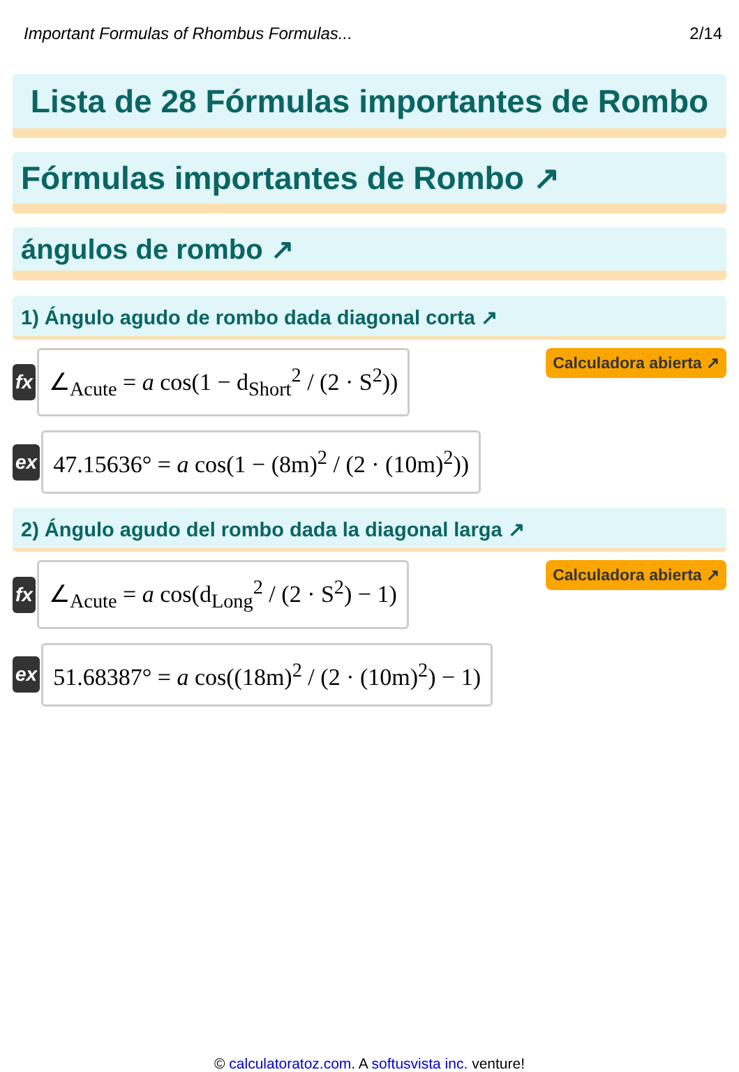Important Formulas of Rhombus Formulas... 2/14
Lista de 28 Fórmulas importantes de Rombo
Fórmulas importantes de Rombo ↗
ángulos de rombo ↗
1) Ángulo agudo de rombo dada diagonal corta ↗
fx
∠<sub>Acute</sub> = a cos(1 − d<sub>Short</sub><sup>2</sup> / (2 · S<sup>2</sup>))
Calculadora abierta ↗
ex
47.15636° = a cos(1 − (8m)<sup>2</sup> / (2 · (10m)<sup>2</sup>))
2) Ángulo agudo del rombo dada la diagonal larga ↗
fx
∠<sub>Acute</sub> = a cos(d<sub>Long</sub><sup>2</sup> / (2 · S<sup>2</sup>) − 1)
Calculadora abierta ↗
ex
51.68387° = a cos((18m)<sup>2</sup> / (2 · (10m)<sup>2</sup>) − 1)
© calculatoratoz.com. A softusvista inc. venture!